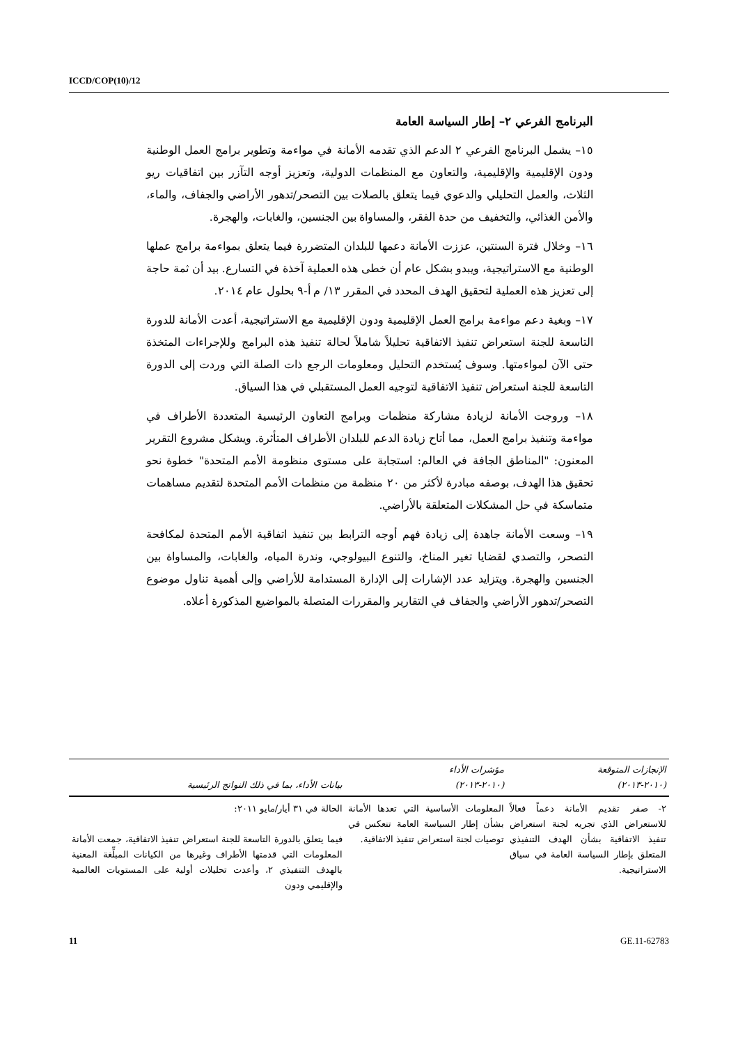ICCD/COP(10)/12
البرنامج الفرعي ٢– إطار السياسة العامة
١٥– يشمل البرنامج الفرعي ٢ الدعم الذي تقدمه الأمانة في مواءمة وتطوير برامج العمل الوطنية ودون الإقليمية والإقليمية، والتعاون مع المنظمات الدولية، وتعزيز أوجه التآزر بين اتفاقيات ريو الثلاث، والعمل التحليلي والدعوي فيما يتعلق بالصلات بين التصحر/تدهور الأراضي والجفاف، والماء، والأمن الغذائي، والتخفيف من حدة الفقر، والمساواة بين الجنسين، والغابات، والهجرة.
١٦– وخلال فترة السنتين، عززت الأمانة دعمها للبلدان المتضررة فيما يتعلق بمواءمة برامج عملها الوطنية مع الاستراتيجية، ويبدو بشكل عام أن خطى هذه العملية آخذة في التسارع. بيد أن ثمة حاجة إلى تعزيز هذه العملية لتحقيق الهدف المحدد في المقرر ١٣/ م أ-٩ بحلول عام ٢٠١٤.
١٧– وبغية دعم مواءمة برامج العمل الإقليمية ودون الإقليمية مع الاستراتيجية، أعدت الأمانة للدورة التاسعة للجنة استعراض تنفيذ الاتفاقية تحليلاً شاملاً لحالة تنفيذ هذه البرامج وللإجراءات المتخذة حتى الآن لمواءمتها. وسوف يُستخدم التحليل ومعلومات الرجع ذات الصلة التي وردت إلى الدورة التاسعة للجنة استعراض تنفيذ الاتفاقية لتوجيه العمل المستقبلي في هذا السياق.
١٨– وروجت الأمانة لزيادة مشاركة منظمات وبرامج التعاون الرئيسية المتعددة الأطراف في مواءمة وتنفيذ برامج العمل، مما أتاح زيادة الدعم للبلدان الأطراف المتأثرة. ويشكل مشروع التقرير المعنون: "المناطق الجافة في العالم: استجابة على مستوى منظومة الأمم المتحدة" خطوة نحو تحقيق هذا الهدف، بوصفه مبادرة لأكثر من ٢٠ منظمة من منظمات الأمم المتحدة لتقديم مساهمات متماسكة في حل المشكلات المتعلقة بالأراضي.
١٩– وسعت الأمانة جاهدة إلى زيادة فهم أوجه الترابط بين تنفيذ اتفاقية الأمم المتحدة لمكافحة التصحر، والتصدي لقضايا تغير المناخ، والتنوع البيولوجي، وندرة المياه، والغابات، والمساواة بين الجنسين والهجرة. ويتزايد عدد الإشارات إلى الإدارة المستدامة للأراضي وإلى أهمية تناول موضوع التصحر/تدهور الأراضي والجفاف في التقارير والمقررات المتصلة بالمواضيع المذكورة أعلاه.
| الإنجازات المتوقعة (٢٠١٠-٢٠١٣) | مؤشرات الأداء (٢٠١٠-٢٠١٣) | بيانات الأداء، بما في ذلك النواتج الرئيسية |
| --- | --- | --- |
| ٢- صفر تقديم الأمانة دعماً فعالاً للاستعراض الذي تجريه لجنة استعراض تنفيذ الاتفاقية بشأن الهدف التنفيذي المتعلق بإطار السياسة العامة في سياق الاستراتيجية. | المعلومات الأساسية التي تعدها الأمانة بشأن إطار السياسة العامة تنعكس في توصيات لجنة استعراض تنفيذ الاتفاقية. | الحالة في ٣١ أيار/مايو ٢٠١١: فيما يتعلق بالدورة التاسعة للجنة استعراض تنفيذ الاتفاقية، جمعت الأمانة المعلومات التي قدمتها الأطراف وغيرها من الكيانات المبلِّغة المعنية بالهدف التنفيذي ٢، وأعدت تحليلات أولية على المستويات العالمية والإقليمي ودون |
11 GE.11-62783